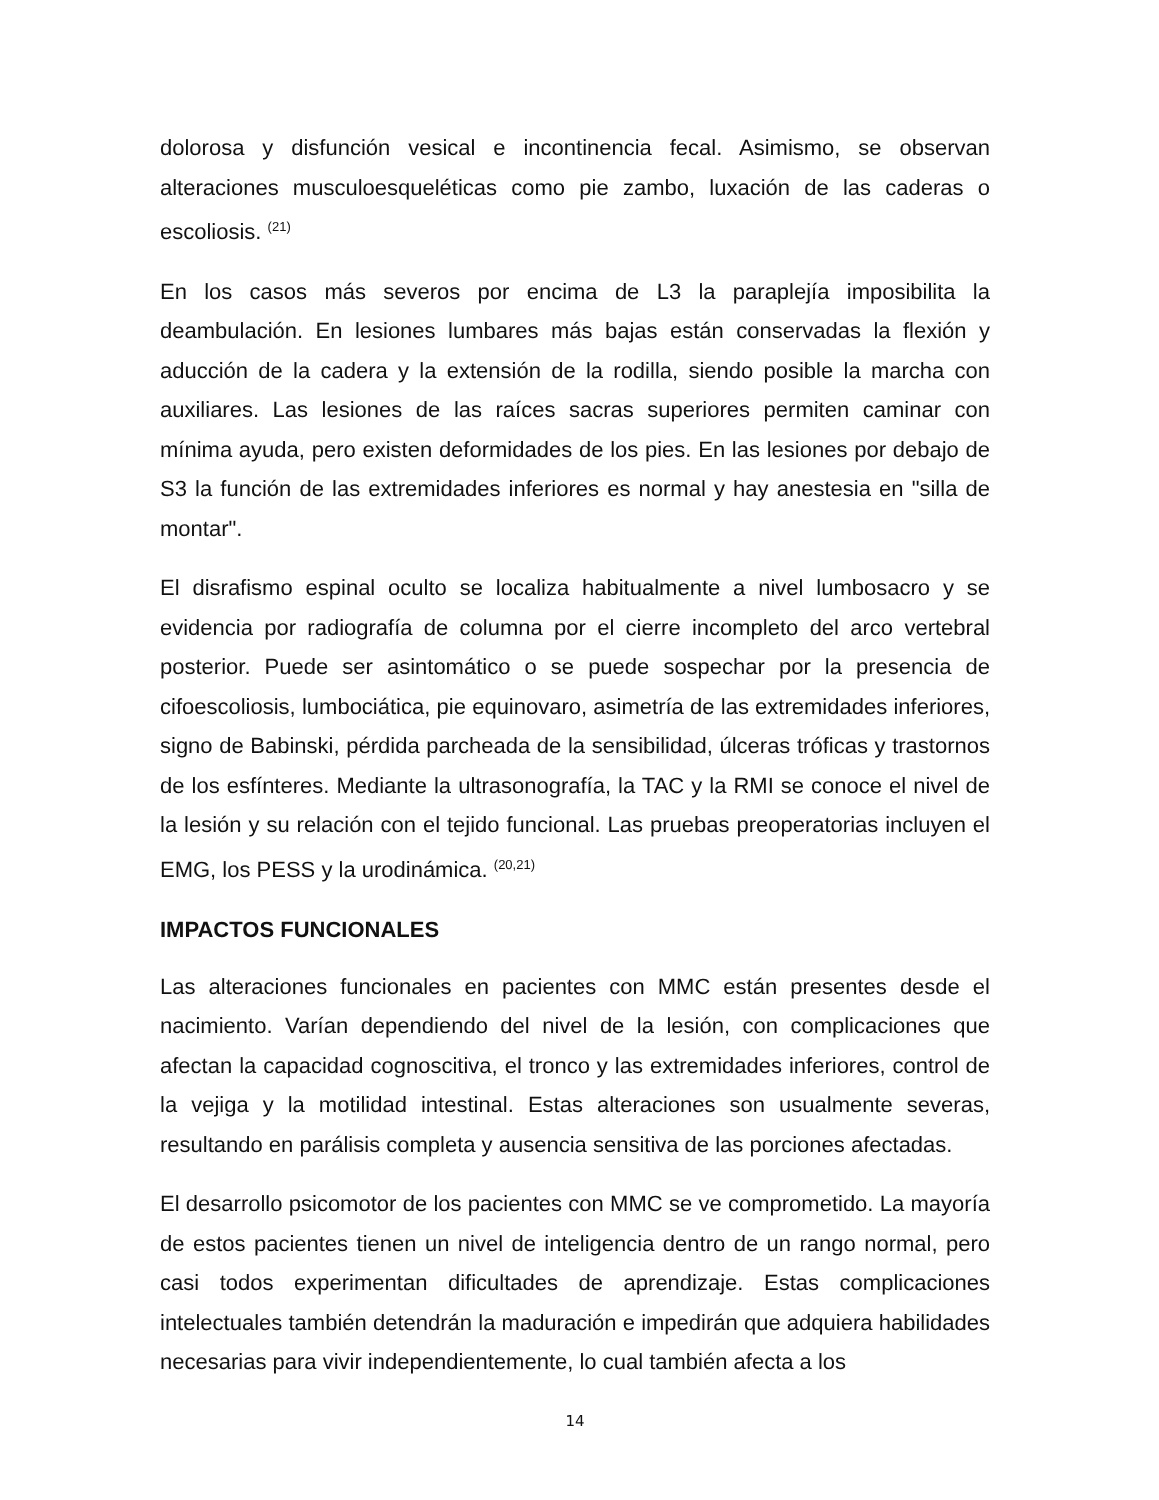dolorosa y disfunción vesical e incontinencia fecal. Asimismo, se observan alteraciones musculoesqueléticas como pie zambo, luxación de las caderas o escoliosis. <sup>(21)</sup>
En los casos más severos por encima de L3 la paraplejía imposibilita la deambulación. En lesiones lumbares más bajas están conservadas la flexión y aducción de la cadera y la extensión de la rodilla, siendo posible la marcha con auxiliares. Las lesiones de las raíces sacras superiores permiten caminar con mínima ayuda, pero existen deformidades de los pies. En las lesiones por debajo de S3 la función de las extremidades inferiores es normal y hay anestesia en "silla de montar".
El disrafismo espinal oculto se localiza habitualmente a nivel lumbosacro y se evidencia por radiografía de columna por el cierre incompleto del arco vertebral posterior. Puede ser asintomático o se puede sospechar por la presencia de cifoescoliosis, lumbociática, pie equinovaro, asimetría de las extremidades inferiores, signo de Babinski, pérdida parcheada de la sensibilidad, úlceras tróficas y trastornos de los esfínteres. Mediante la ultrasonografía, la TAC y la RMI se conoce el nivel de la lesión y su relación con el tejido funcional. Las pruebas preoperatorias incluyen el EMG, los PESS y la urodinámica. <sup>(20,21)</sup>
IMPACTOS FUNCIONALES
Las alteraciones funcionales en pacientes con MMC están presentes desde el nacimiento. Varían dependiendo del nivel de la lesión, con complicaciones que afectan la capacidad cognoscitiva, el tronco y las extremidades inferiores, control de la vejiga y la motilidad intestinal. Estas alteraciones son usualmente severas, resultando en parálisis completa y ausencia sensitiva de las porciones afectadas.
El desarrollo psicomotor de los pacientes con MMC se ve comprometido. La mayoría de estos pacientes tienen un nivel de inteligencia dentro de un rango normal, pero casi todos experimentan dificultades de aprendizaje. Estas complicaciones intelectuales también detendrán la maduración e impedirán que adquiera habilidades necesarias para vivir independientemente, lo cual también afecta a los
14